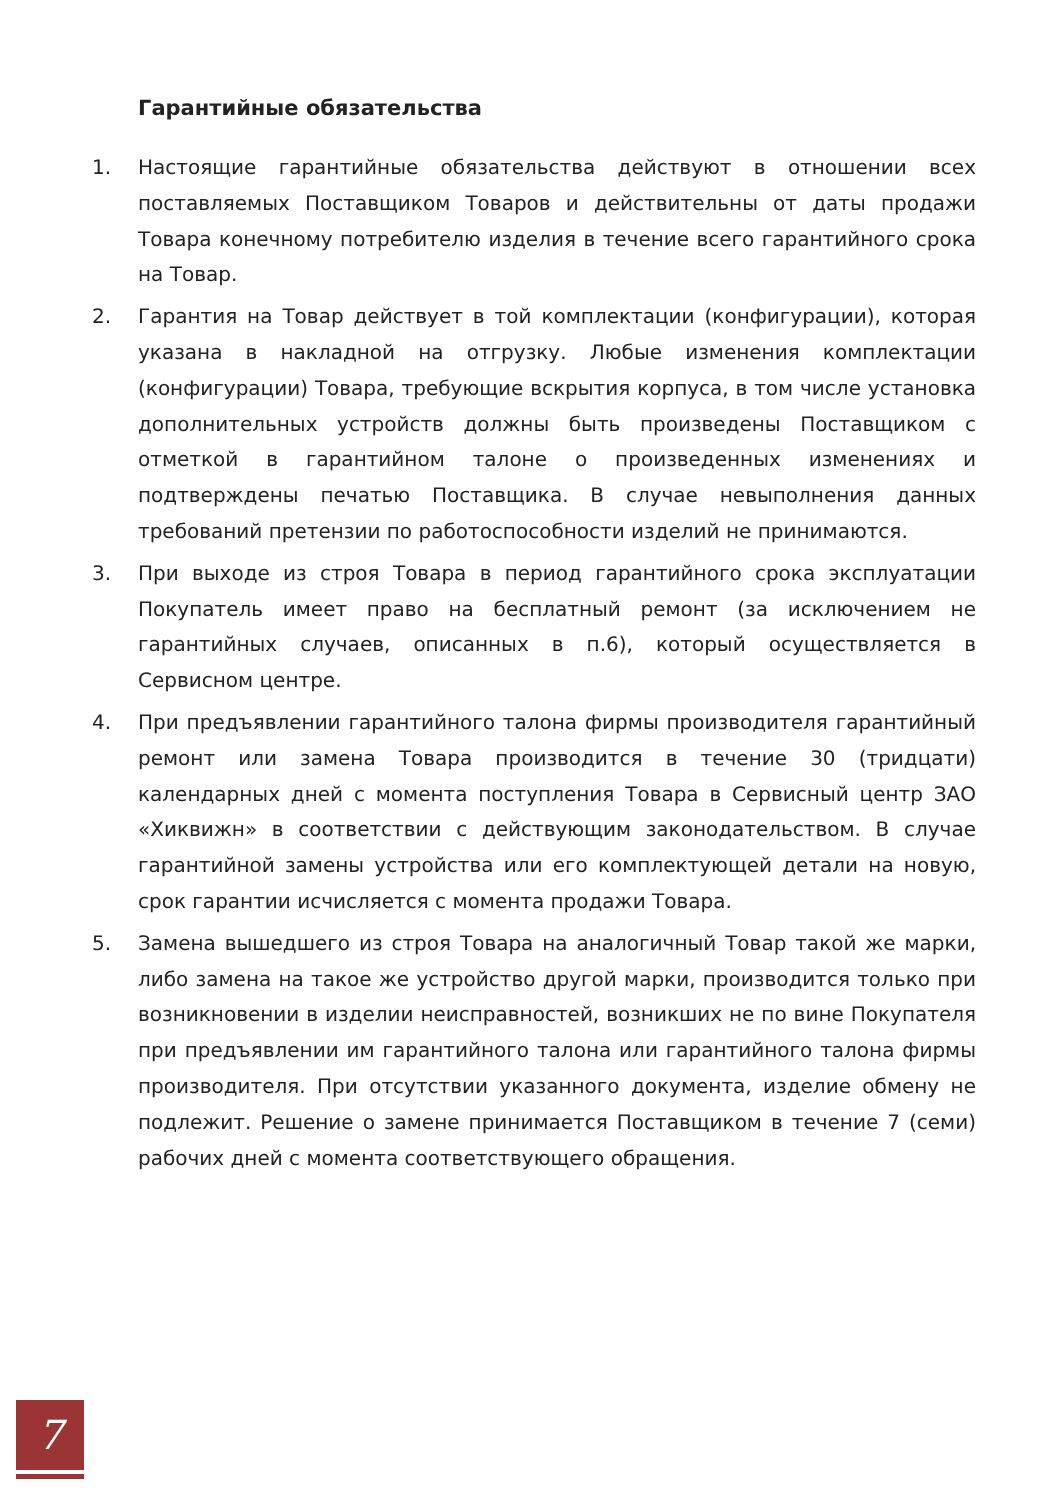Гарантийные обязательства
1. Настоящие гарантийные обязательства действуют в отношении всех поставляемых Поставщиком Товаров и действительны от даты продажи Товара конечному потребителю изделия в течение всего гарантийного срока на Товар.
2. Гарантия на Товар действует в той комплектации (конфигурации), которая указана в накладной на отгрузку. Любые изменения комплектации (конфигурации) Товара, требующие вскрытия корпуса, в том числе установка дополнительных устройств должны быть произведены Поставщиком с отметкой в гарантийном талоне о произведенных изменениях и подтверждены печатью Поставщика. В случае невыполнения данных требований претензии по работоспособности изделий не принимаются.
3. При выходе из строя Товара в период гарантийного срока эксплуатации Покупатель имеет право на бесплатный ремонт (за исключением не гарантийных случаев, описанных в п.6), который осуществляется в Сервисном центре.
4. При предъявлении гарантийного талона фирмы производителя гарантийный ремонт или замена Товара производится в течение 30 (тридцати) календарных дней с момента поступления Товара в Сервисный центр ЗАО «Хиквижн» в соответствии с действующим законодательством. В случае гарантийной замены устройства или его комплектующей детали на новую, срок гарантии исчисляется с момента продажи Товара.
5. Замена вышедшего из строя Товара на аналогичный Товар такой же марки, либо замена на такое же устройство другой марки, производится только при возникновении в изделии неисправностей, возникших не по вине Покупателя при предъявлении им гарантийного талона или гарантийного талона фирмы производителя. При отсутствии указанного документа, изделие обмену не подлежит. Решение о замене принимается Поставщиком в течение 7 (семи) рабочих дней с момента соответствующего обращения.
7